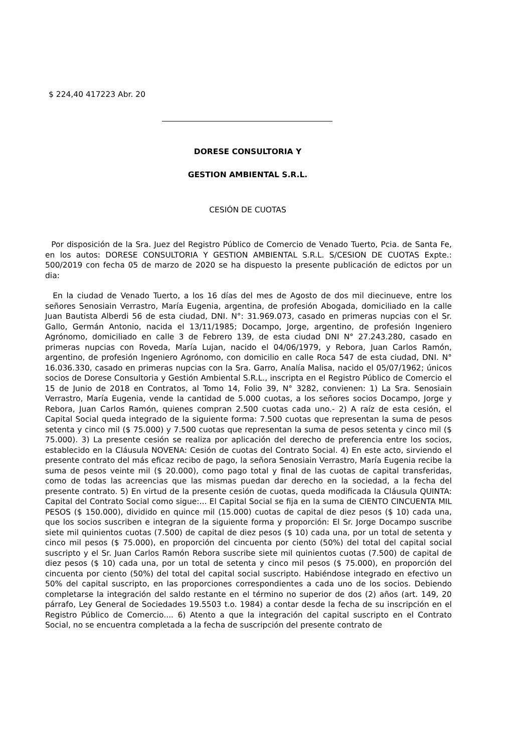$ 224,40 417223 Abr. 20
DORESE CONSULTORIA Y
GESTION AMBIENTAL S.R.L.
CESIÓN DE CUOTAS
Por disposición de la Sra. Juez del Registro Público de Comercio de Venado Tuerto, Pcia. de Santa Fe, en los autos: DORESE CONSULTORIA Y GESTION AMBIENTAL S.R.L. S/CESION DE CUOTAS Expte.: 500/2019 con fecha 05 de marzo de 2020 se ha dispuesto la presente publicación de edictos por un dia:
En la ciudad de Venado Tuerto, a los 16 días del mes de Agosto de dos mil diecinueve, entre los señores Senosiain Verrastro, María Eugenia, argentina, de profesión Abogada, domiciliado en la calle Juan Bautista Alberdi 56 de esta ciudad, DNI. N°: 31.969.073, casado en primeras nupcias con el Sr. Gallo, Germán Antonio, nacida el 13/11/1985; Docampo, Jorge, argentino, de profesión Ingeniero Agrónomo, domiciliado en calle 3 de Febrero 139, de esta ciudad DNI N° 27.243.280, casado en primeras nupcias con Roveda, María Lujan, nacido el 04/06/1979, y Rebora, Juan Carlos Ramón, argentino, de profesión Ingeniero Agrónomo, con domicilio en calle Roca 547 de esta ciudad, DNI. N° 16.036.330, casado en primeras nupcias con la Sra. Garro, Analía Malisa, nacido el 05/07/1962; únicos socios de Dorese Consultoria y Gestión Ambiental S.R.L., inscripta en el Registro Público de Comercio el 15 de Junio de 2018 en Contratos, al Tomo 14, Folio 39, N° 3282, convienen: 1) La Sra. Senosiain Verrastro, María Eugenia, vende la cantidad de 5.000 cuotas, a los señores socios Docampo, Jorge y Rebora, Juan Carlos Ramón, quienes compran 2.500 cuotas cada uno.- 2) A raíz de esta cesión, el Capital Social queda integrado de la siguiente forma: 7.500 cuotas que representan la suma de pesos setenta y cinco mil ($ 75.000) y 7.500 cuotas que representan la suma de pesos setenta y cinco mil ($ 75.000). 3) La presente cesión se realiza por aplicación del derecho de preferencia entre los socios, establecido en la Cláusula NOVENA: Cesión de cuotas del Contrato Social. 4) En este acto, sirviendo el presente contrato del más eficaz recibo de pago, la señora Senosiain Verrastro, María Eugenia recibe la suma de pesos veinte mil ($ 20.000), como pago total y final de las cuotas de capital transferidas, como de todas las acreencias que las mismas puedan dar derecho en la sociedad, a la fecha del presente contrato. 5) En virtud de la presente cesión de cuotas, queda modificada la Cláusula QUINTA: Capital del Contrato Social como sigue:... El Capital Social se fija en la suma de CIENTO CINCUENTA MIL PESOS ($ 150.000), dividido en quince mil (15.000) cuotas de capital de diez pesos ($ 10) cada una, que los socios suscriben e integran de la siguiente forma y proporción: El Sr. Jorge Docampo suscribe siete mil quinientos cuotas (7.500) de capital de diez pesos ($ 10) cada una, por un total de setenta y cinco mil pesos ($ 75.000), en proporción del cincuenta por ciento (50%) del total del capital social suscripto y el Sr. Juan Carlos Ramón Rebora suscribe siete mil quinientos cuotas (7.500) de capital de diez pesos ($ 10) cada una, por un total de setenta y cinco mil pesos ($ 75.000), en proporción del cincuenta por ciento (50%) del total del capital social suscripto. Habiéndose integrado en efectivo un 50% del capital suscripto, en las proporciones correspondientes a cada uno de los socios. Debiendo completarse la integración del saldo restante en el término no superior de dos (2) años (art. 149, 20 párrafo, Ley General de Sociedades 19.5503 t.o. 1984) a contar desde la fecha de su inscripción en el Registro Público de Comercio.... 6) Atento a que la integración del capital suscripto en el Contrato Social, no se encuentra completada a la fecha de suscripción del presente contrato de